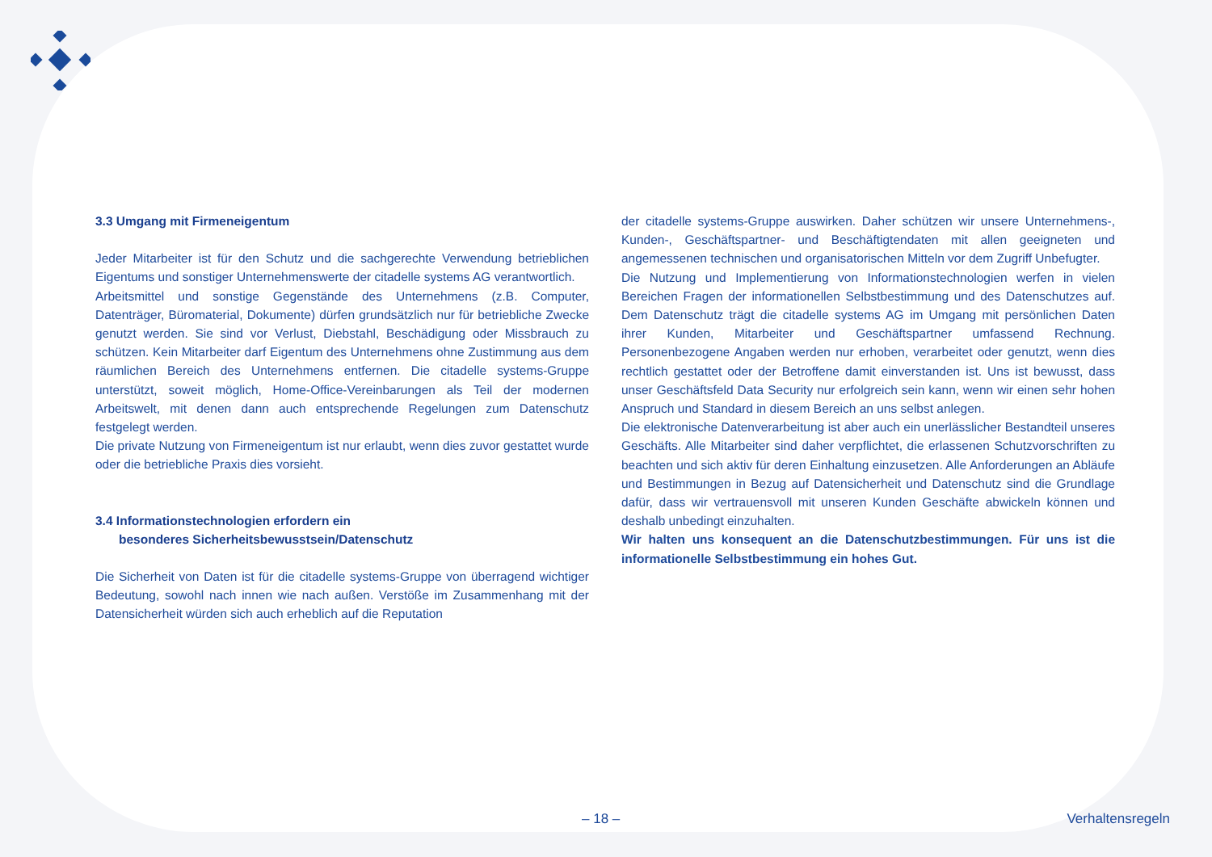3.3 Umgang mit Firmeneigentum
Jeder Mitarbeiter ist für den Schutz und die sachgerechte Verwendung betrieblichen Eigentums und sonstiger Unternehmenswerte der citadelle systems AG verantwortlich.
Arbeitsmittel und sonstige Gegenstände des Unternehmens (z.B. Computer, Datenträger, Büromaterial, Dokumente) dürfen grundsätzlich nur für betriebliche Zwecke genutzt werden. Sie sind vor Verlust, Diebstahl, Beschädigung oder Missbrauch zu schützen. Kein Mitarbeiter darf Eigentum des Unternehmens ohne Zustimmung aus dem räumlichen Bereich des Unternehmens entfernen. Die citadelle systems-Gruppe unterstützt, soweit möglich, Home-Office-Vereinbarungen als Teil der modernen Arbeitswelt, mit denen dann auch entsprechende Regelungen zum Datenschutz festgelegt werden.
Die private Nutzung von Firmeneigentum ist nur erlaubt, wenn dies zuvor gestattet wurde oder die betriebliche Praxis dies vorsieht.
3.4 Informationstechnologien erfordern ein
besonderes Sicherheitsbewusstsein/Datenschutz
Die Sicherheit von Daten ist für die citadelle systems-Gruppe von überragend wichtiger Bedeutung, sowohl nach innen wie nach außen. Verstöße im Zusammenhang mit der Datensicherheit würden sich auch erheblich auf die Reputation
der citadelle systems-Gruppe auswirken. Daher schützen wir unsere Unternehmens-, Kunden-, Geschäftspartner- und Beschäftigtendaten mit allen geeigneten und angemessenen technischen und organisatorischen Mitteln vor dem Zugriff Unbefugter.
Die Nutzung und Implementierung von Informationstechnologien werfen in vielen Bereichen Fragen der informationellen Selbstbestimmung und des Datenschutzes auf. Dem Datenschutz trägt die citadelle systems AG im Umgang mit persönlichen Daten ihrer Kunden, Mitarbeiter und Geschäftspartner umfassend Rechnung. Personenbezogene Angaben werden nur erhoben, verarbeitet oder genutzt, wenn dies rechtlich gestattet oder der Betroffene damit einverstanden ist. Uns ist bewusst, dass unser Geschäftsfeld Data Security nur erfolgreich sein kann, wenn wir einen sehr hohen Anspruch und Standard in diesem Bereich an uns selbst anlegen.
Die elektronische Datenverarbeitung ist aber auch ein unerlässlicher Bestandteil unseres Geschäfts. Alle Mitarbeiter sind daher verpflichtet, die erlassenen Schutzvorschriften zu beachten und sich aktiv für deren Einhaltung einzusetzen. Alle Anforderungen an Abläufe und Bestimmungen in Bezug auf Datensicherheit und Datenschutz sind die Grundlage dafür, dass wir vertrauensvoll mit unseren Kunden Geschäfte abwickeln können und deshalb unbedingt einzuhalten.
Wir halten uns konsequent an die Datenschutzbestimmungen. Für uns ist die informationelle Selbstbestimmung ein hohes Gut.
– 18 – Verhaltensregeln